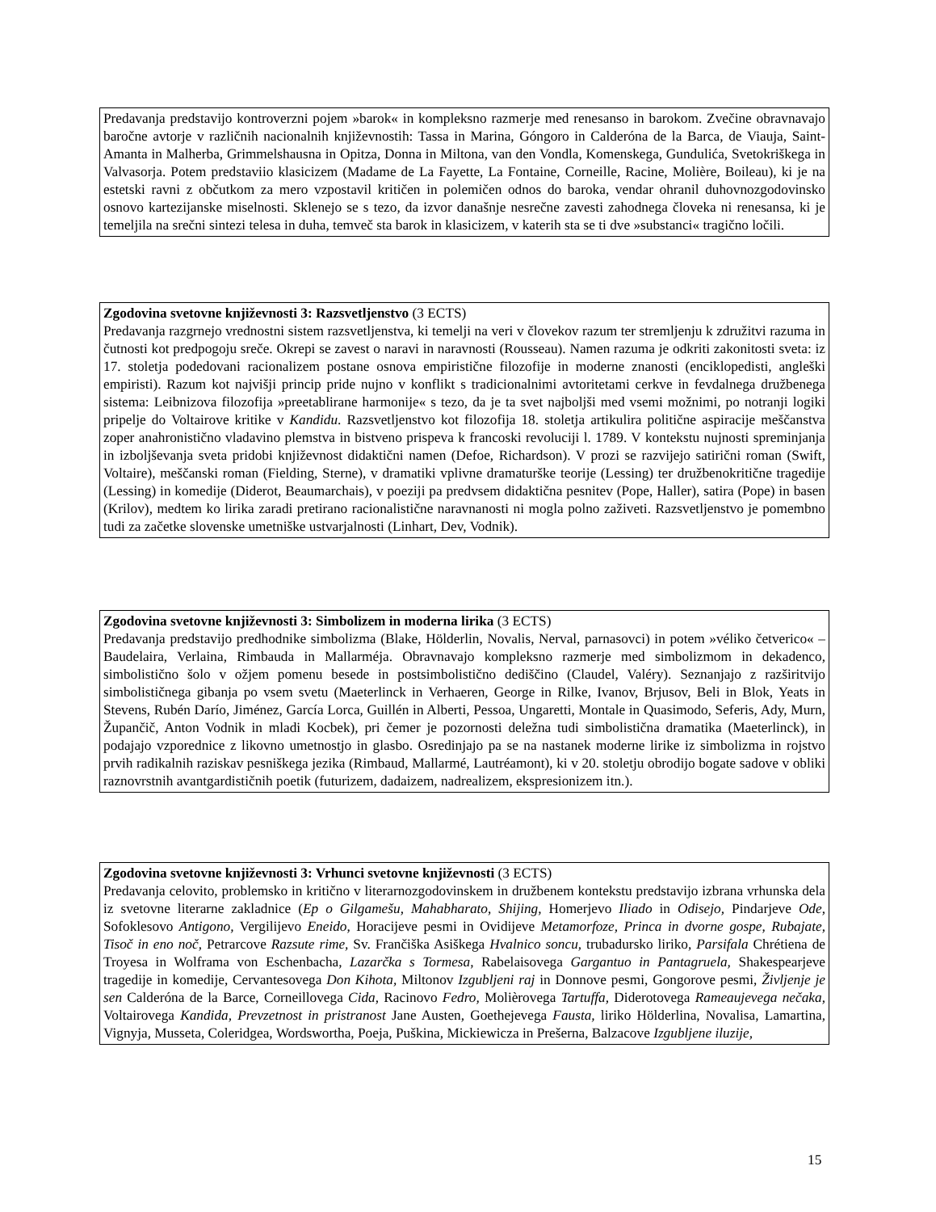Predavanja predstavijo kontroverzni pojem »barok« in kompleksno razmerje med renesanso in barokom. Zvečine obravnavajo baročne avtorje v različnih nacionalnih književnostih: Tassa in Marina, Góngoro in Calderóna de la Barca, de Viauja, Saint-Amanta in Malherba, Grimmelshausna in Opitza, Donna in Miltona, van den Vondla, Komenskega, Gundulića, Svetokriškega in Valvasorja. Potem predstaviio klasicizem (Madame de La Fayette, La Fontaine, Corneille, Racine, Molière, Boileau), ki je na estetski ravni z občutkom za mero vzpostavil kritičen in polemičen odnos do baroka, vendar ohranil duhovnozgodovinsko osnovo kartezijanske miselnosti. Sklenejo se s tezo, da izvor današnje nesrečne zavesti zahodnega človeka ni renesansa, ki je temeljila na srečni sintezi telesa in duha, temveč sta barok in klasicizem, v katerih sta se ti dve »substanci« tragično ločili.
Zgodovina svetovne književnosti 3: Razsvetljenstvo (3 ECTS)
Predavanja razgrnejo vrednostni sistem razsvetljenstva, ki temelji na veri v človekov razum ter stremljenju k združitvi razuma in čutnosti kot predpogoju sreče. Okrepi se zavest o naravi in naravnosti (Rousseau). Namen razuma je odkriti zakonitosti sveta: iz 17. stoletja podedovani racionalizem postane osnova empiristične filozofije in moderne znanosti (enciklopedisti, angleški empiristi). Razum kot najvišji princip pride nujno v konflikt s tradicionalnimi avtoritetami cerkve in fevdalnega družbenega sistema: Leibnizova filozofija »preetablirane harmonije« s tezo, da je ta svet najboljši med vsemi možnimi, po notranji logiki pripelje do Voltairove kritike v Kandidu. Razsvetljenstvo kot filozofija 18. stoletja artikulira politične aspiracije meščanstva zoper anahronistično vladavino plemstva in bistveno prispeva k francoski revoluciji l. 1789. V kontekstu nujnosti spreminjanja in izboljševanja sveta pridobi književnost didaktični namen (Defoe, Richardson). V prozi se razvijejo satirični roman (Swift, Voltaire), meščanski roman (Fielding, Sterne), v dramatiki vplivne dramaturške teorije (Lessing) ter družbenokritične tragedije (Lessing) in komedije (Diderot, Beaumarchais), v poeziji pa predvsem didaktična pesnitev (Pope, Haller), satira (Pope) in basen (Krilov), medtem ko lirika zaradi pretirano racionalistične naravnanosti ni mogla polno zaživeti. Razsvetljenstvo je pomembno tudi za začetke slovenske umetniške ustvarjalnosti (Linhart, Dev, Vodnik).
Zgodovina svetovne književnosti 3: Simbolizem in moderna lirika (3 ECTS)
Predavanja predstavijo predhodnike simbolizma (Blake, Hölderlin, Novalis, Nerval, parnasovci) in potem »véliko četverico« – Baudelaira, Verlaina, Rimbauda in Mallarméja. Obravnavajo kompleksno razmerje med simbolizmom in dekadenco, simbolistično šolo v ožjem pomenu besede in postsimbolistično dediščino (Claudel, Valéry). Seznanjajo z razširitvijo simbolističnega gibanja po vsem svetu (Maeterlinck in Verhaeren, George in Rilke, Ivanov, Brjusov, Beli in Blok, Yeats in Stevens, Rubén Darío, Jiménez, García Lorca, Guillén in Alberti, Pessoa, Ungaretti, Montale in Quasimodo, Seferis, Ady, Murn, Župančič, Anton Vodnik in mladi Kocbek), pri čemer je pozornosti deležna tudi simbolistična dramatika (Maeterlinck), in podajajo vzporednice z likovno umetnostjo in glasbo. Osredinjajo pa se na nastanek moderne lirike iz simbolizma in rojstvo prvih radikalnih raziskav pesniškega jezika (Rimbaud, Mallarmé, Lautréamont), ki v 20. stoletju obrodijo bogate sadove v obliki raznovrstnih avantgardističnih poetik (futurizem, dadaizem, nadrealizem, ekspresionizem itn.).
Zgodovina svetovne književnosti 3: Vrhunci svetovne književnosti (3 ECTS)
Predavanja celovito, problemsko in kritično v literarnozgodovinskem in družbenem kontekstu predstavijo izbrana vrhunska dela iz svetovne literarne zakladnice (Ep o Gilgamešu, Mahabharato, Shijing, Homerjevo Iliado in Odisejo, Pindarjeve Ode, Sofoklesovo Antigono, Vergilijevo Eneido, Horacijeve pesmi in Ovidijeve Metamorfoze, Princa in dvorne gospe, Rubajate, Tisoč in eno noč, Petrarcove Razsute rime, Sv. Frančiška Asiškega Hvalnico soncu, trubadursko liriko, Parsifala Chrétiena de Troyesa in Wolframa von Eschenbacha, Lazarčka s Tormesa, Rabelaisovega Gargantuo in Pantagruela, Shakespearjeve tragedije in komedije, Cervantesovega Don Kihota, Miltonov Izgubljeni raj in Donnove pesmi, Gongorove pesmi, Življenje je sen Calderóna de la Barce, Corneillovega Cida, Racinovo Fedro, Molièrovega Tartuffa, Diderotovega Rameaujevega nečaka, Voltairovega Kandida, Prevzetnost in pristranost Jane Austen, Goethejevega Fausta, liriko Hölderlina, Novalisa, Lamartina, Vignyja, Musseta, Coleridgea, Wordswortha, Poeja, Puškina, Mickiewicza in Prešerna, Balzacove Izgubljene iluzije,
15